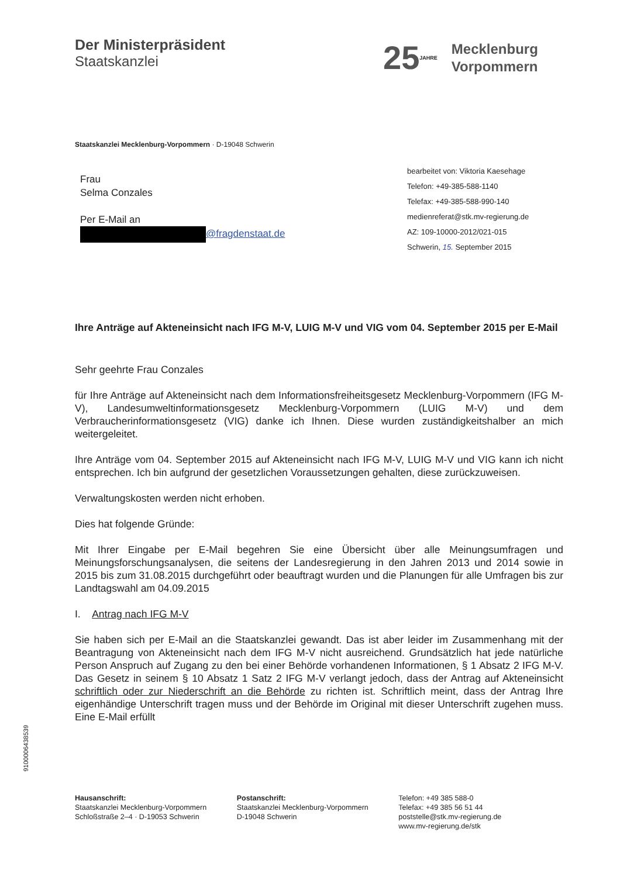Der Ministerpräsident
Staatskanzlei
25 JAHRE
Mecklenburg
Vorpommern
Staatskanzlei Mecklenburg-Vorpommern · D-19048 Schwerin
Frau
Selma Conzales
Per E-Mail an
@fragdenstaat.de
bearbeitet von: Viktoria Kaesehage
Telefon: +49-385-588-1140
Telefax: +49-385-588-990-140
medienreferat@stk.mv-regierung.de
AZ: 109-10000-2012/021-015
Schwerin, 15. September 2015
Ihre Anträge auf Akteneinsicht nach IFG M-V, LUIG M-V und VIG vom 04. September 2015 per E-Mail
Sehr geehrte Frau Conzales
für Ihre Anträge auf Akteneinsicht nach dem Informationsfreiheitsgesetz Mecklenburg-Vorpommern (IFG M-V), Landesumweltinformationsgesetz Mecklenburg-Vorpommern (LUIG M-V) und dem Verbraucherinformationsgesetz (VIG) danke ich Ihnen. Diese wurden zuständigkeitshalber an mich weitergeleitet.
Ihre Anträge vom 04. September 2015 auf Akteneinsicht nach IFG M-V, LUIG M-V und VIG kann ich nicht entsprechen. Ich bin aufgrund der gesetzlichen Voraussetzungen gehalten, diese zurückzuweisen.
Verwaltungskosten werden nicht erhoben.
Dies hat folgende Gründe:
Mit Ihrer Eingabe per E-Mail begehren Sie eine Übersicht über alle Meinungsumfragen und Meinungsforschungsanalysen, die seitens der Landesregierung in den Jahren 2013 und 2014 sowie in 2015 bis zum 31.08.2015 durchgeführt oder beauftragt wurden und die Planungen für alle Umfragen bis zur Landtagswahl am 04.09.2015
I. Antrag nach IFG M-V
Sie haben sich per E-Mail an die Staatskanzlei gewandt. Das ist aber leider im Zusammenhang mit der Beantragung von Akteneinsicht nach dem IFG M-V nicht ausreichend. Grundsätzlich hat jede natürliche Person Anspruch auf Zugang zu den bei einer Behörde vorhandenen Informationen, § 1 Absatz 2 IFG M-V. Das Gesetz in seinem § 10 Absatz 1 Satz 2 IFG M-V verlangt jedoch, dass der Antrag auf Akteneinsicht schriftlich oder zur Niederschrift an die Behörde zu richten ist. Schriftlich meint, dass der Antrag Ihre eigenhändige Unterschrift tragen muss und der Behörde im Original mit dieser Unterschrift zugehen muss. Eine E-Mail erfüllt
9100006438539
Hausanschrift:
Staatskanzlei Mecklenburg-Vorpommern
Schloßstraße 2–4 · D-19053 Schwerin
Postanschrift:
Staatskanzlei Mecklenburg-Vorpommern
D-19048 Schwerin
Telefon: +49 385 588-0
Telefax: +49 385 56 51 44
poststelle@stk.mv-regierung.de
www.mv-regierung.de/stk